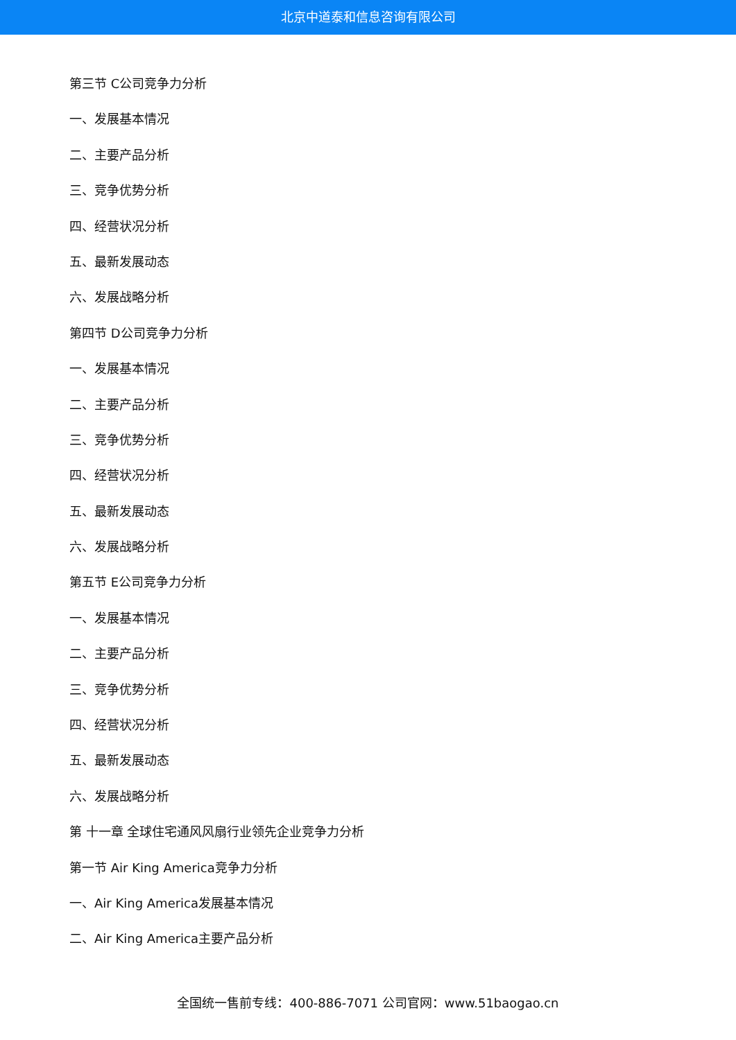北京中道泰和信息咨询有限公司
第三节 C公司竞争力分析
一、发展基本情况
二、主要产品分析
三、竞争优势分析
四、经营状况分析
五、最新发展动态
六、发展战略分析
第四节 D公司竞争力分析
一、发展基本情况
二、主要产品分析
三、竞争优势分析
四、经营状况分析
五、最新发展动态
六、发展战略分析
第五节 E公司竞争力分析
一、发展基本情况
二、主要产品分析
三、竞争优势分析
四、经营状况分析
五、最新发展动态
六、发展战略分析
第 十一章 全球住宅通风风扇行业领先企业竞争力分析
第一节 Air King America竞争力分析
一、Air King America发展基本情况
二、Air King America主要产品分析
全国统一售前专线：400-886-7071 公司官网：www.51baogao.cn